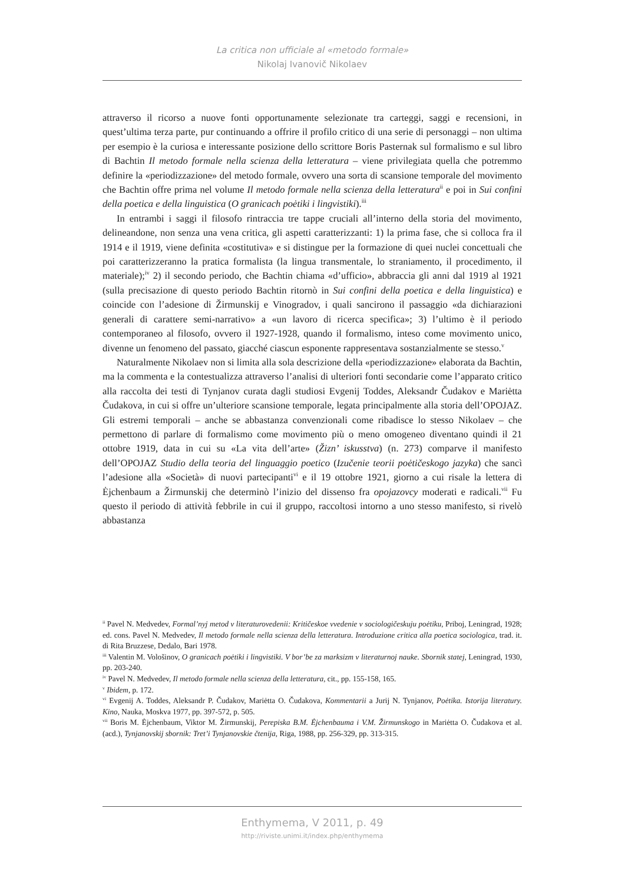La critica non ufficiale al «metodo formale»
Nikolaj Ivanovič Nikolaev
attraverso il ricorso a nuove fonti opportunamente selezionate tra carteggi, saggi e recensioni, in quest’ultima terza parte, pur continuando a offrire il profilo critico di una serie di personaggi – non ultima per esempio è la curiosa e interessante posizione dello scrittore Boris Pasternak sul formalismo e sul libro di Bachtin Il metodo formale nella scienza della letteratura – viene privilegiata quella che potremmo definire la «periodizzazione» del metodo formale, ovvero una sorta di scansione temporale del movimento che Bachtin offre prima nel volume Il metodo formale nella scienza della letteratura<sup>ii</sup> e poi in Sui confini della poetica e della linguistica (O granicach poėtiki i lingvistiki).<sup>iii</sup>
In entrambi i saggi il filosofo rintraccia tre tappe cruciali all’interno della storia del movimento, delineandone, non senza una vena critica, gli aspetti caratterizzanti: 1) la prima fase, che si colloca fra il 1914 e il 1919, viene definita «costitutiva» e si distingue per la formazione di quei nuclei concettuali che poi caratterizzeranno la pratica formalista (la lingua transmentale, lo straniamento, il procedimento, il materiale);<sup>iv</sup> 2) il secondo periodo, che Bachtin chiama «d’ufficio», abbraccia gli anni dal 1919 al 1921 (sulla precisazione di questo periodo Bachtin ritornò in Sui confini della poetica e della linguistica) e coincide con l’adesione di Žirmunskij e Vinogradov, i quali sancirono il passaggio «da dichiarazioni generali di carattere semi-narrativo» a «un lavoro di ricerca specifica»; 3) l’ultimo è il periodo contemporaneo al filosofo, ovvero il 1927-1928, quando il formalismo, inteso come movimento unico, divenne un fenomeno del passato, giacché ciascun esponente rappresentava sostanzialmente se stesso.<sup>v</sup>
Naturalmente Nikolaev non si limita alla sola descrizione della «periodizzazione» elaborata da Bachtin, ma la commenta e la contestualizza attraverso l’analisi di ulteriori fonti secondarie come l’apparato critico alla raccolta dei testi di Tynjanov curata dagli studiosi Evgenij Toddes, Aleksandr Čudakov e Mariėtta Čudakova, in cui si offre un’ulteriore scansione temporale, legata principalmente alla storia dell’OPOJAZ. Gli estremi temporali – anche se abbastanza convenzionali come ribadisce lo stesso Nikolaev – che permettono di parlare di formalismo come movimento più o meno omogeneo diventano quindi il 21 ottobre 1919, data in cui su «La vita dell’arte» (Žizn’ iskusstva) (n. 273) comparve il manifesto dell’OPOJAZ Studio della teoria del linguaggio poetico (Izučenie teorii poėtičeskogo jazyka) che sancì l’adesione alla «Società» di nuovi partecipanti<sup>vi</sup> e il 19 ottobre 1921, giorno a cui risale la lettera di Ėjchenbaum a Žirmunskij che determinò l’inizio del dissenso fra opojazovcy moderati e radicali.<sup>vii</sup> Fu questo il periodo di attività febbrile in cui il gruppo, raccoltosi intorno a uno stesso manifesto, si rivelò abbastanza
<sup>ii</sup> Pavel N. Medvedev, Formal’nyj metod v literaturovedenii: Kritičeskoe vvedenie v sociologičeskuju poėtiku, Priboj, Leningrad, 1928; ed. cons. Pavel N. Medvedev, Il metodo formale nella scienza della letteratura. Introduzione critica alla poetica sociologica, trad. it. di Rita Bruzzese, Dedalo, Bari 1978.
<sup>iii</sup> Valentin M. Vološinov, O granicach poėtiki i lingvistiki. V bor’be za marksizm v literaturnoj nauke. Sbornik statej, Leningrad, 1930, pp. 203-240.
<sup>iv</sup> Pavel N. Medvedev, Il metodo formale nella scienza della letteratura, cit., pp. 155-158, 165.
<sup>v</sup> Ibidem, p. 172.
<sup>vi</sup> Evgenij A. Toddes, Aleksandr P. Čudakov, Mariėtta O. Čudakova, Kommentarii a Jurij N. Tynjanov, Poėtika. Istorija literatury. Kino, Nauka, Moskva 1977, pp. 397-572, p. 505.
<sup>vii</sup> Boris M. Ėjchenbaum, Viktor M. Žirmunskij, Perepiska B.M. Ėjchenbauma i V.M. Žirmunskogo in Mariėtta O. Čudakova et al. (acd.), Tynjanovskij sbornik: Tret’i Tynjanovskie čtenija, Riga, 1988, pp. 256-329, pp. 313-315.
Enthymema, V 2011, p. 49
http://riviste.unimi.it/index.php/enthymema